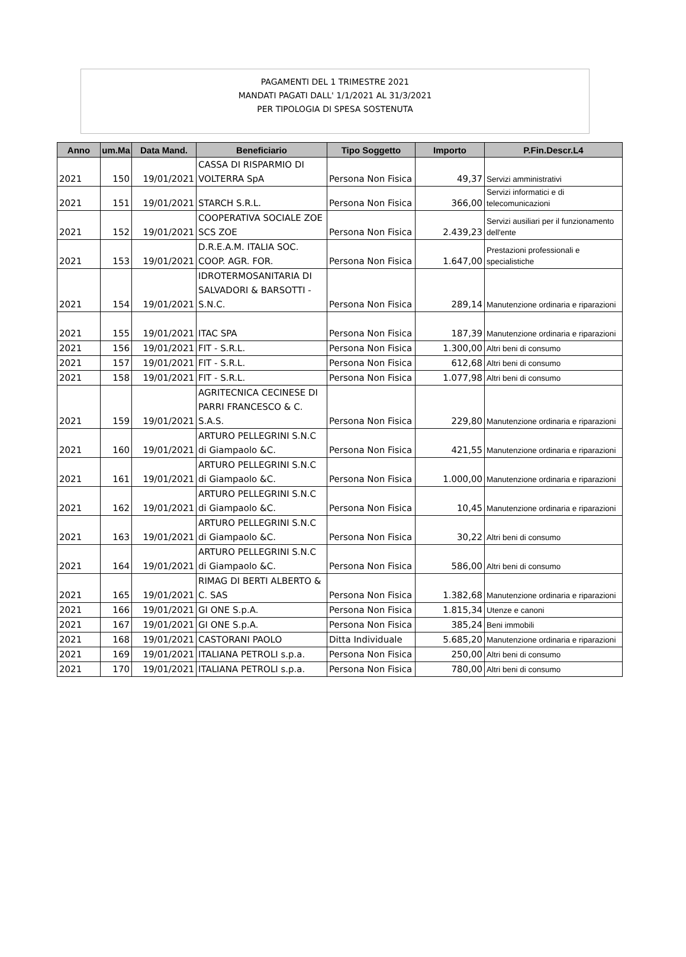PAGAMENTI DEL 1 TRIMESTRE 2021
MANDATI PAGATI DALL' 1/1/2021 AL 31/3/2021
PER TIPOLOGIA DI SPESA SOSTENUTA
| Anno | um.Ma | Data Mand. | Beneficiario | Tipo Soggetto | Importo | P.Fin.Descr.L4 |
| --- | --- | --- | --- | --- | --- | --- |
| 2021 | 150 | 19/01/2021 | CASSA DI RISPARMIO DI VOLTERRA SpA | Persona Non Fisica | 49,37 | Servizi amministrativi |
| 2021 | 151 | 19/01/2021 | STARCH S.R.L. | Persona Non Fisica | 366,00 | Servizi informatici e di telecomunicazioni |
| 2021 | 152 | 19/01/2021 | COOPERATIVA SOCIALE ZOE SCS ZOE | Persona Non Fisica | 2.439,23 | Servizi ausiliari per il funzionamento dell'ente |
| 2021 | 153 | 19/01/2021 | D.R.E.A.M. ITALIA SOC. COOP. AGR. FOR. | Persona Non Fisica | 1.647,00 | Prestazioni professionali e specialistiche |
| 2021 | 154 | 19/01/2021 | IDROTERMOSANITARIA DI SALVADORI & BARSOTTI - S.N.C. | Persona Non Fisica | 289,14 | Manutenzione ordinaria e riparazioni |
| 2021 | 155 | 19/01/2021 | ITAC SPA | Persona Non Fisica | 187,39 | Manutenzione ordinaria e riparazioni |
| 2021 | 156 | 19/01/2021 | FIT - S.R.L. | Persona Non Fisica | 1.300,00 | Altri beni di consumo |
| 2021 | 157 | 19/01/2021 | FIT - S.R.L. | Persona Non Fisica | 612,68 | Altri beni di consumo |
| 2021 | 158 | 19/01/2021 | FIT - S.R.L. | Persona Non Fisica | 1.077,98 | Altri beni di consumo |
| 2021 | 159 | 19/01/2021 | AGRITECNICA CECINESE DI PARRI FRANCESCO & C. S.A.S. | Persona Non Fisica | 229,80 | Manutenzione ordinaria e riparazioni |
| 2021 | 160 | 19/01/2021 | ARTURO PELLEGRINI S.N.C di Giampaolo &C. | Persona Non Fisica | 421,55 | Manutenzione ordinaria e riparazioni |
| 2021 | 161 | 19/01/2021 | ARTURO PELLEGRINI S.N.C di Giampaolo &C. | Persona Non Fisica | 1.000,00 | Manutenzione ordinaria e riparazioni |
| 2021 | 162 | 19/01/2021 | ARTURO PELLEGRINI S.N.C di Giampaolo &C. | Persona Non Fisica | 10,45 | Manutenzione ordinaria e riparazioni |
| 2021 | 163 | 19/01/2021 | ARTURO PELLEGRINI S.N.C di Giampaolo &C. | Persona Non Fisica | 30,22 | Altri beni di consumo |
| 2021 | 164 | 19/01/2021 | ARTURO PELLEGRINI S.N.C di Giampaolo &C. | Persona Non Fisica | 586,00 | Altri beni di consumo |
| 2021 | 165 | 19/01/2021 | RIMAG DI BERTI ALBERTO & C. SAS | Persona Non Fisica | 1.382,68 | Manutenzione ordinaria e riparazioni |
| 2021 | 166 | 19/01/2021 | GI ONE S.p.A. | Persona Non Fisica | 1.815,34 | Utenze e canoni |
| 2021 | 167 | 19/01/2021 | GI ONE S.p.A. | Persona Non Fisica | 385,24 | Beni immobili |
| 2021 | 168 | 19/01/2021 | CASTORANI PAOLO | Ditta Individuale | 5.685,20 | Manutenzione ordinaria e riparazioni |
| 2021 | 169 | 19/01/2021 | ITALIANA PETROLI s.p.a. | Persona Non Fisica | 250,00 | Altri beni di consumo |
| 2021 | 170 | 19/01/2021 | ITALIANA PETROLI s.p.a. | Persona Non Fisica | 780,00 | Altri beni di consumo |